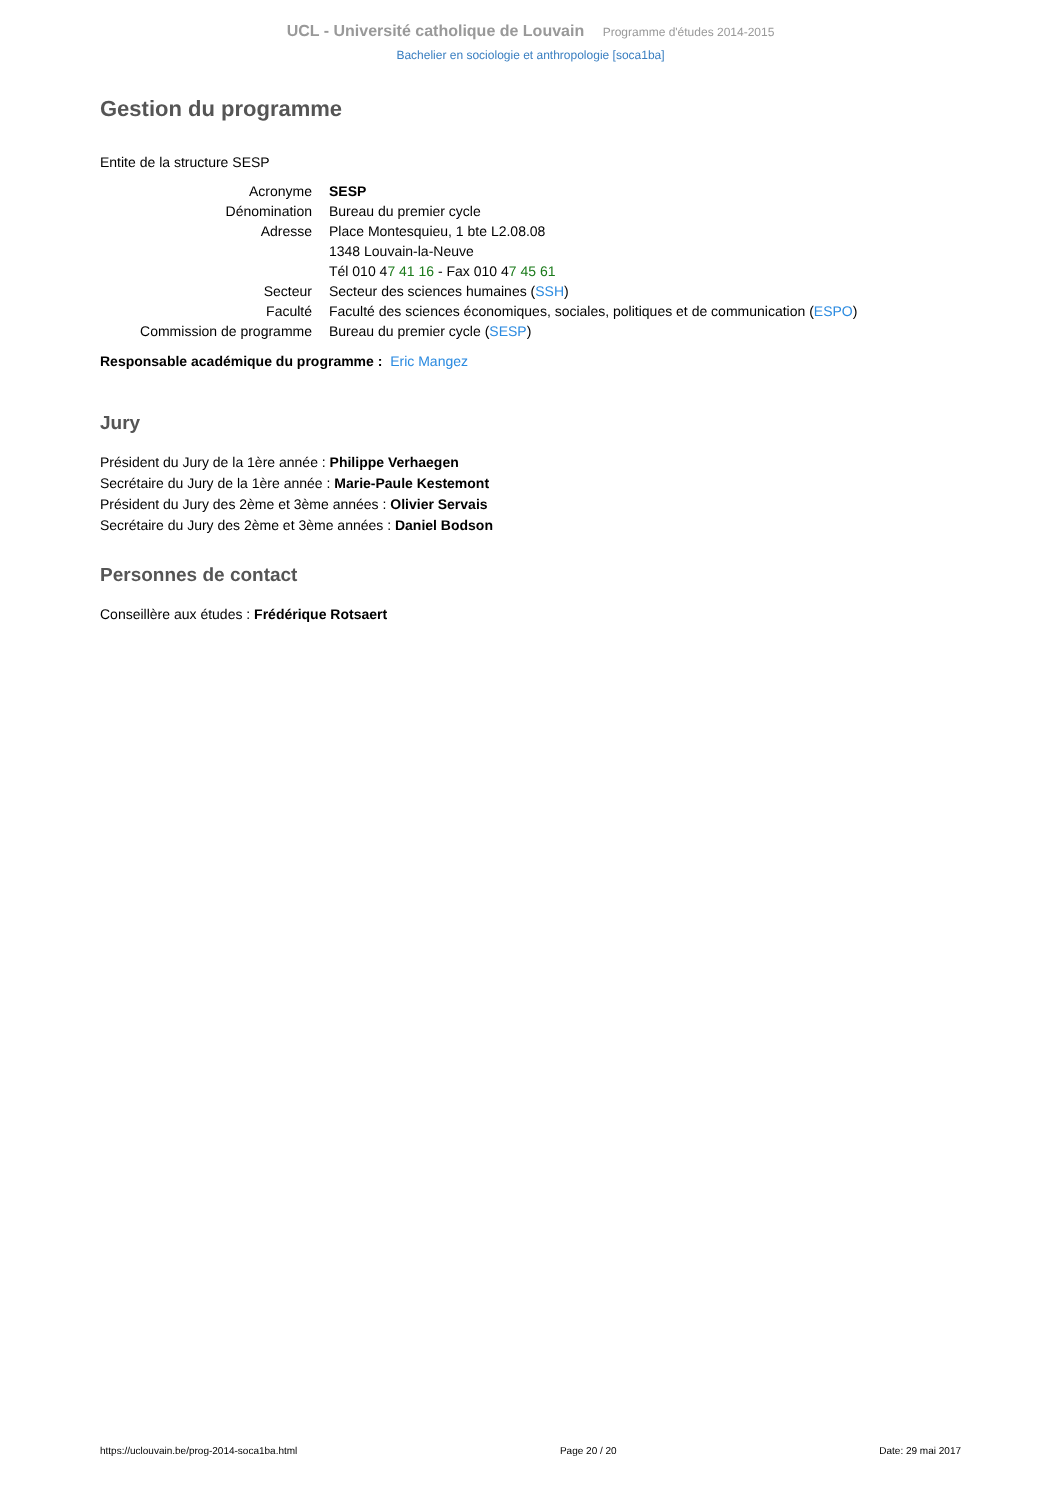UCL - Université catholique de Louvain Programme d'études 2014-2015
Bachelier en sociologie et anthropologie [soca1ba]
Gestion du programme
Entite de la structure SESP
| Acronyme | SESP |
| Dénomination | Bureau du premier cycle |
| Adresse | Place Montesquieu, 1 bte L2.08.08 1348 Louvain-la-Neuve Tél 010 4 7 41 16 - Fax 010 4 7 45 61 |
| Secteur | Secteur des sciences humaines ( SSH ) |
| Faculté | Faculté des sciences économiques, sociales, politiques et de communication ( ESPO ) |
| Commission de programme | Bureau du premier cycle ( SESP ) |
Responsable académique du programme : Eric Mangez
Jury
Président du Jury de la 1ère année : Philippe Verhaegen
Secrétaire du Jury de la 1ère année : Marie-Paule Kestemont
Président du Jury des 2ème et 3ème années : Olivier Servais
Secrétaire du Jury des 2ème et 3ème années : Daniel Bodson
Personnes de contact
Conseillère aux études : Frédérique Rotsaert
https://uclouvain.be/prog-2014-soca1ba.html Page 20 / 20 Date: 29 mai 2017